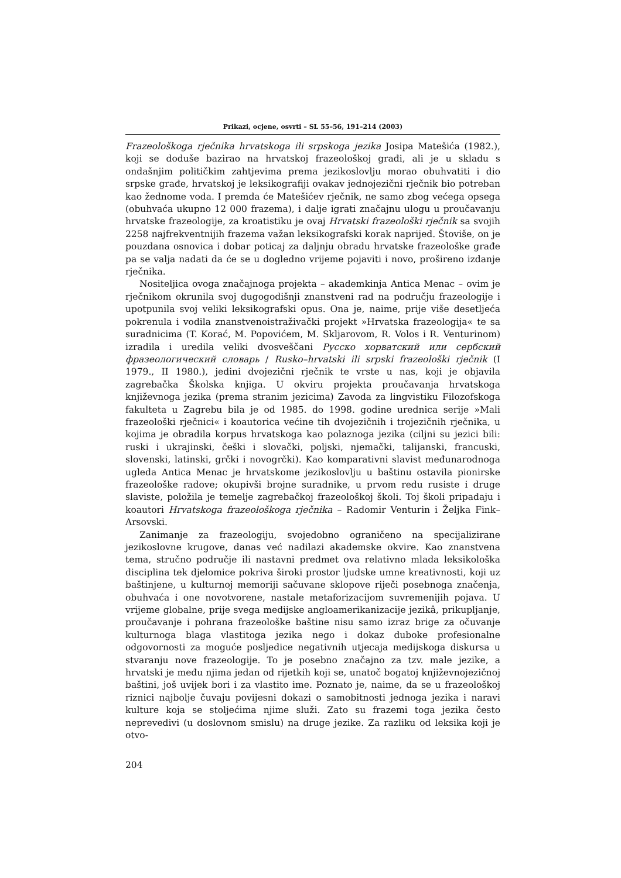Prikazi, ocjene, osvrti – SL 55–56, 191–214 (2003)
Frazeološkoga rječnika hrvatskoga ili srpskoga jezika Josipa Matešića (1982.), koji se doduše bazirao na hrvatskoj frazeološkoj građi, ali je u skladu s ondašnjim političkim zahtjevima prema jezikoslovlju morao obuhvatiti i dio srpske građe, hrvatskoj je leksikografiji ovakav jednojezični rječnik bio potreban kao žednome voda. I premda će Matešićev rječnik, ne samo zbog većega opsega (obuhvaća ukupno 12 000 frazema), i dalje igrati značajnu ulogu u proučavanju hrvatske frazeologije, za kroatistiku je ovaj Hrvatski frazeološki rječnik sa svojih 2258 najfrekventnijih frazema važan leksikografski korak naprijed. Štoviše, on je pouzdana osnovica i dobar poticaj za daljnju obradu hrvatske frazeološke građe pa se valja nadati da će se u dogledno vrijeme pojaviti i novo, prošireno izdanje rječnika.
Nositeljica ovoga značajnoga projekta – akademkinja Antica Menac – ovim je rječnikom okrunila svoj dugogodišnji znanstveni rad na području frazeologije i upotpunila svoj veliki leksikografski opus. Ona je, naime, prije više desetljeća pokrenula i vodila znanstvenoistraživački projekt »Hrvatska frazeologija« te sa suradnicima (T. Korać, M. Popovićem, M. Skljarovom, R. Volos i R. Venturinom) izradila i uredila veliki dvosveščani Русско хорватский или сербский фразеологический словарь / Rusko–hrvatski ili srpski frazeološki rječnik (I 1979., II 1980.), jedini dvojezični rječnik te vrste u nas, koji je objavila zagrebačka Školska knjiga. U okviru projekta proučavanja hrvatskoga književnoga jezika (prema stranim jezicima) Zavoda za lingvistiku Filozofskoga fakulteta u Zagrebu bila je od 1985. do 1998. godine urednica serije »Mali frazeološki rječnici« i koautorica većine tih dvojezičnih i trojezičnih rječnika, u kojima je obradila korpus hrvatskoga kao polaznoga jezika (ciljni su jezici bili: ruski i ukrajinski, češki i slovački, poljski, njemački, talijanski, francuski, slovenski, latinski, grčki i novogrčki). Kao komparativni slavist međunarodnoga ugleda Antica Menac je hrvatskome jezikoslovlju u baštinu ostavila pionirske frazeološke radove; okupivši brojne suradnike, u prvom redu rusiste i druge slaviste, položila je temelje zagrebačkoj frazeološkoj školi. Toj školi pripadaju i koautori Hrvatskoga frazeološkoga rječnika – Radomir Venturin i Željka Fink–Arsovski.
Zanimanje za frazeologiju, svojedobno ograničeno na specijalizirane jezikoslovne krugove, danas već nadilazi akademske okvire. Kao znanstvena tema, stručno područje ili nastavni predmet ova relativno mlada leksikološka disciplina tek djelomice pokriva široki prostor ljudske umne kreativnosti, koji uz baštinjene, u kulturnoj memoriji sačuvane sklopove riječi posebnoga značenja, obuhvaća i one novotvorene, nastale metaforizacijom suvremenijih pojava. U vrijeme globalne, prije svega medijske angloamerikanizacije jezikâ, prikupljanje, proučavanje i pohrana frazeološke baštine nisu samo izraz brige za očuvanje kulturnoga blaga vlastitoga jezika nego i dokaz duboke profesionalne odgovornosti za moguće posljedice negativnih utjecaja medijskoga diskursa u stvaranju nove frazeologije. To je posebno značajno za tzv. male jezike, a hrvatski je među njima jedan od rijetkih koji se, unatoč bogatoj književnojezičnoj baštini, još uvijek bori i za vlastito ime. Poznato je, naime, da se u frazeološkoj riznici najbolje čuvaju povijesni dokazi o samobitnosti jednoga jezika i naravi kulture koja se stoljećima njime služi. Zato su frazemi toga jezika često neprevedivi (u doslovnom smislu) na druge jezike. Za razliku od leksika koji je otvo-
204